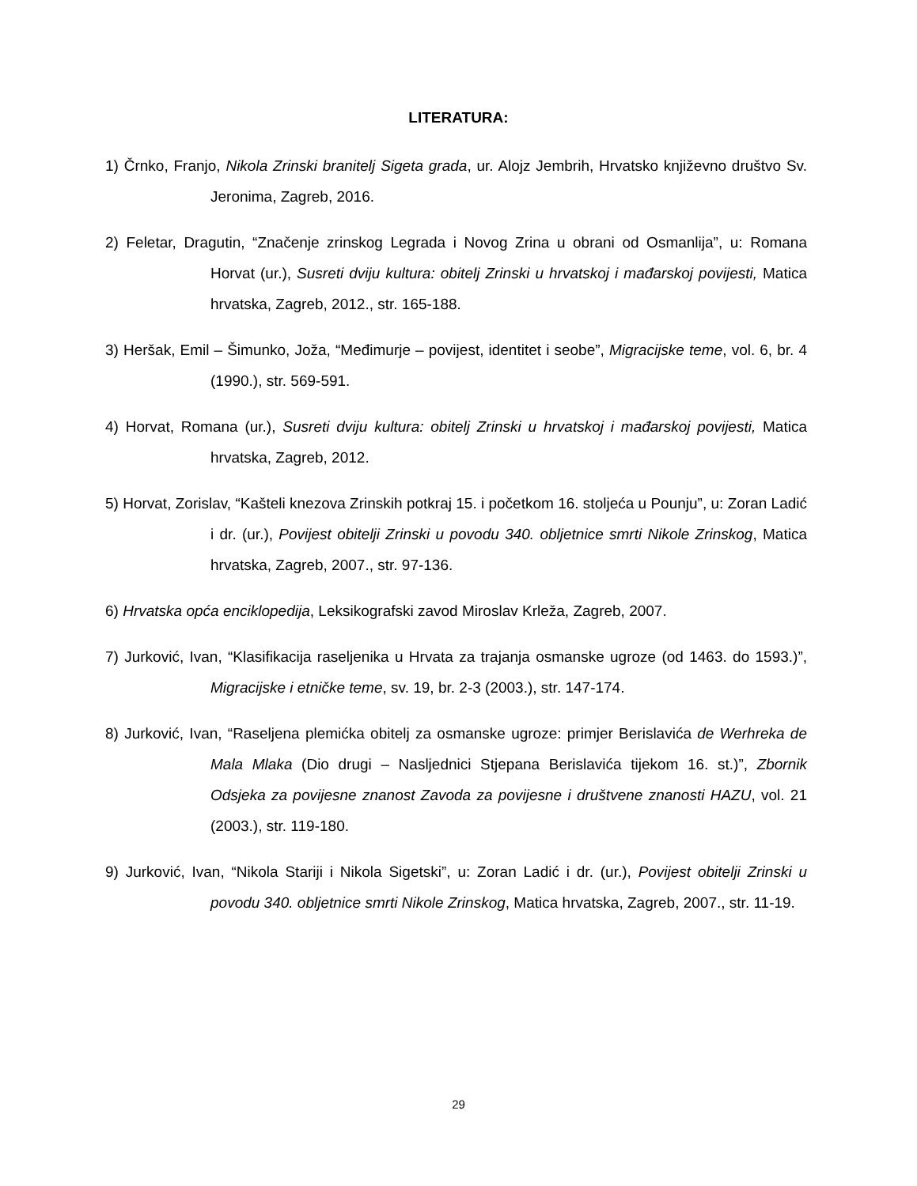LITERATURA:
1) Črnko, Franjo, Nikola Zrinski branitelj Sigeta grada, ur. Alojz Jembrih, Hrvatsko književno društvo Sv. Jeronima, Zagreb, 2016.
2) Feletar, Dragutin, “Značenje zrinskog Legrada i Novog Zrina u obrani od Osmanlija”, u: Romana Horvat (ur.), Susreti dviju kultura: obitelj Zrinski u hrvatskoj i mađarskoj povijesti, Matica hrvatska, Zagreb, 2012., str. 165-188.
3) Heršak, Emil – Šimunko, Joža, “Međimurje – povijest, identitet i seobe”, Migracijske teme, vol. 6, br. 4 (1990.), str. 569-591.
4) Horvat, Romana (ur.), Susreti dviju kultura: obitelj Zrinski u hrvatskoj i mađarskoj povijesti, Matica hrvatska, Zagreb, 2012.
5) Horvat, Zorislav, “Kašteli knezova Zrinskih potkraj 15. i početkom 16. stoljeća u Pounju”, u: Zoran Ladić i dr. (ur.), Povijest obitelji Zrinski u povodu 340. obljetnice smrti Nikole Zrinskog, Matica hrvatska, Zagreb, 2007., str. 97-136.
6) Hrvatska opća enciklopedija, Leksikografski zavod Miroslav Krleža, Zagreb, 2007.
7) Jurković, Ivan, “Klasifikacija raseljenika u Hrvata za trajanja osmanske ugroze (od 1463. do 1593.)”, Migracijske i etničke teme, sv. 19, br. 2-3 (2003.), str. 147-174.
8) Jurković, Ivan, “Raseljena plemićka obitelj za osmanske ugroze: primjer Berislavića de Werhreka de Mala Mlaka (Dio drugi – Nasljednici Stjepana Berislavića tijekom 16. st.)”, Zbornik Odsjeka za povijesne znanost Zavoda za povijesne i društvene znanosti HAZU, vol. 21 (2003.), str. 119-180.
9) Jurković, Ivan, “Nikola Stariji i Nikola Sigetski”, u: Zoran Ladić i dr. (ur.), Povijest obitelji Zrinski u povodu 340. obljetnice smrti Nikole Zrinskog, Matica hrvatska, Zagreb, 2007., str. 11-19.
29